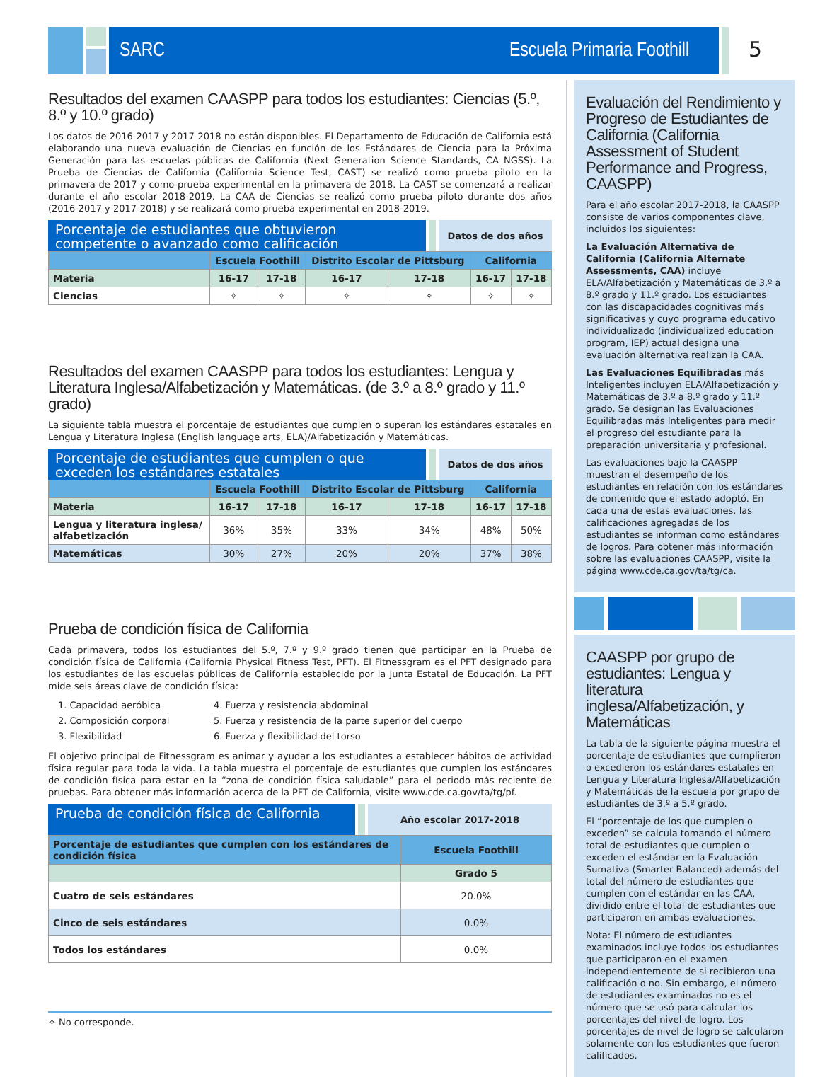SARC Escuela Primaria Foothill 5
Resultados del examen CAASPP para todos los estudiantes: Ciencias (5.º, 8.º y 10.º grado)
Los datos de 2016-2017 y 2017-2018 no están disponibles. El Departamento de Educación de California está elaborando una nueva evaluación de Ciencias en función de los Estándares de Ciencia para la Próxima Generación para las escuelas públicas de California (Next Generation Science Standards, CA NGSS). La Prueba de Ciencias de California (California Science Test, CAST) se realizó como prueba piloto en la primavera de 2017 y como prueba experimental en la primavera de 2018. La CAST se comenzará a realizar durante el año escolar 2018-2019. La CAA de Ciencias se realizó como prueba piloto durante dos años (2016-2017 y 2017-2018) y se realizará como prueba experimental en 2018-2019.
Porcentaje de estudiantes que obtuvieron competente o avanzado como calificación
Datos de dos años
| | Escuela Foothill | | Distrito Escolar de Pittsburg | | California | |
| --- | --- | --- | --- | --- | --- | --- |
| Materia | 16-17 | 17-18 | 16-17 | 17-18 | 16-17 | 17-18 |
| Ciencias | ✧ | ✧ | ✧ | ✧ | ✧ | ✧ |
Resultados del examen CAASPP para todos los estudiantes: Lengua y Literatura Inglesa/Alfabetización y Matemáticas. (de 3.º a 8.º grado y 11.º grado)
La siguiente tabla muestra el porcentaje de estudiantes que cumplen o superan los estándares estatales en Lengua y Literatura Inglesa (English language arts, ELA)/Alfabetización y Matemáticas.
Porcentaje de estudiantes que cumplen o que exceden los estándares estatales
Datos de dos años
| | Escuela Foothill | | Distrito Escolar de Pittsburg | | California | |
| --- | --- | --- | --- | --- | --- | --- |
| Materia | 16-17 | 17-18 | 16-17 | 17-18 | 16-17 | 17-18 |
| Lengua y literatura inglesa/ alfabetización | 36% | 35% | 33% | 34% | 48% | 50% |
| Matemáticas | 30% | 27% | 20% | 20% | 37% | 38% |
Prueba de condición física de California
Cada primavera, todos los estudiantes del 5.º, 7.º y 9.º grado tienen que participar en la Prueba de condición física de California (California Physical Fitness Test, PFT). El Fitnessgram es el PFT designado para los estudiantes de las escuelas públicas de California establecido por la Junta Estatal de Educación. La PFT mide seis áreas clave de condición física:
1. Capacidad aeróbica
2. Composición corporal
3. Flexibilidad
4. Fuerza y resistencia abdominal
5. Fuerza y resistencia de la parte superior del cuerpo
6. Fuerza y flexibilidad del torso
El objetivo principal de Fitnessgram es animar y ayudar a los estudiantes a establecer hábitos de actividad física regular para toda la vida. La tabla muestra el porcentaje de estudiantes que cumplen los estándares de condición física para estar en la “zona de condición física saludable” para el periodo más reciente de pruebas. Para obtener más información acerca de la PFT de California, visite www.cde.ca.gov/ta/tg/pf.
Prueba de condición física de California
Año escolar 2017-2018
| Porcentaje de estudiantes que cumplen con los estándares de condición física | Escuela Foothill |
| --- | --- |
| | Grado 5 |
| Cuatro de seis estándares | 20.0% |
| Cinco de seis estándares | 0.0% |
| Todos los estándares | 0.0% |
✧ No corresponde.
Evaluación del Rendimiento y Progreso de Estudiantes de California (California Assessment of Student Performance and Progress, CAASPP)
Para el año escolar 2017-2018, la CAASPP consiste de varios componentes clave, incluidos los siguientes:
La Evaluación Alternativa de California (California Alternate Assessments, CAA) incluye ELA/Alfabetización y Matemáticas de 3.º a 8.º grado y 11.º grado. Los estudiantes con las discapacidades cognitivas más significativas y cuyo programa educativo individualizado (individualized education program, IEP) actual designa una evaluación alternativa realizan la CAA.
Las Evaluaciones Equilibradas más Inteligentes incluyen ELA/Alfabetización y Matemáticas de 3.º a 8.º grado y 11.º grado. Se designan las Evaluaciones Equilibradas más Inteligentes para medir el progreso del estudiante para la preparación universitaria y profesional.
Las evaluaciones bajo la CAASPP muestran el desempeño de los estudiantes en relación con los estándares de contenido que el estado adoptó. En cada una de estas evaluaciones, las calificaciones agregadas de los estudiantes se informan como estándares de logros. Para obtener más información sobre las evaluaciones CAASPP, visite la página www.cde.ca.gov/ta/tg/ca.
CAASPP por grupo de estudiantes: Lengua y literatura inglesa/Alfabetización, y Matemáticas
La tabla de la siguiente página muestra el porcentaje de estudiantes que cumplieron o excedieron los estándares estatales en Lengua y Literatura Inglesa/Alfabetización y Matemáticas de la escuela por grupo de estudiantes de 3.º a 5.º grado.
El “porcentaje de los que cumplen o exceden” se calcula tomando el número total de estudiantes que cumplen o exceden el estándar en la Evaluación Sumativa (Smarter Balanced) además del total del número de estudiantes que cumplen con el estándar en las CAA, dividido entre el total de estudiantes que participaron en ambas evaluaciones.
Nota: El número de estudiantes examinados incluye todos los estudiantes que participaron en el examen independientemente de si recibieron una calificación o no. Sin embargo, el número de estudiantes examinados no es el número que se usó para calcular los porcentajes del nivel de logro. Los porcentajes de nivel de logro se calcularon solamente con los estudiantes que fueron calificados.